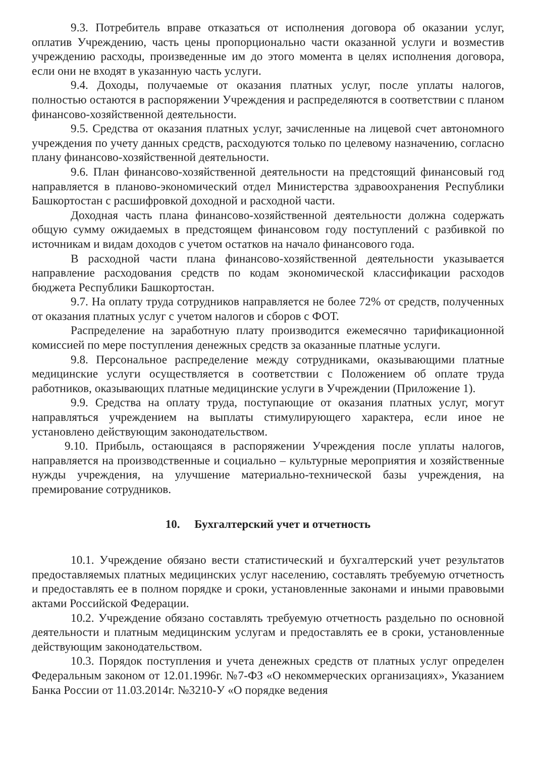9.3. Потребитель вправе отказаться от исполнения договора об оказании услуг, оплатив Учреждению, часть цены пропорционально части оказанной услуги и возместив учреждению расходы, произведенные им до этого момента в целях исполнения договора, если они не входят в указанную часть услуги.
9.4. Доходы, получаемые от оказания платных услуг, после уплаты налогов, полностью остаются в распоряжении Учреждения и распределяются в соответствии с планом финансово-хозяйственной деятельности.
9.5. Средства от оказания платных услуг, зачисленные на лицевой счет автономного учреждения по учету данных средств, расходуются только по целевому назначению, согласно плану финансово-хозяйственной деятельности.
9.6. План финансово-хозяйственной деятельности на предстоящий финансовый год направляется в планово-экономический отдел Министерства здравоохранения Республики Башкортостан с расшифровкой доходной и расходной части.
Доходная часть плана финансово-хозяйственной деятельности должна содержать общую сумму ожидаемых в предстоящем финансовом году поступлений с разбивкой по источникам и видам доходов с учетом остатков на начало финансового года.
В расходной части плана финансово-хозяйственной деятельности указывается направление расходования средств по кодам экономической классификации расходов бюджета Республики Башкортостан.
9.7. На оплату труда сотрудников направляется не более 72% от средств, полученных от оказания платных услуг с учетом налогов и сборов с ФОТ.
Распределение на заработную плату производится ежемесячно тарификационной комиссией по мере поступления денежных средств за оказанные платные услуги.
9.8. Персональное распределение между сотрудниками, оказывающими платные медицинские услуги осуществляется в соответствии с Положением об оплате труда работников, оказывающих платные медицинские услуги в Учреждении (Приложение 1).
9.9. Средства на оплату труда, поступающие от оказания платных услуг, могут направляться учреждением на выплаты стимулирующего характера, если иное не установлено действующим законодательством.
9.10. Прибыль, остающаяся в распоряжении Учреждения после уплаты налогов, направляется на производственные и социально – культурные мероприятия и хозяйственные нужды учреждения, на улучшение материально-технической базы учреждения, на премирование сотрудников.
10. Бухгалтерский учет и отчетность
10.1. Учреждение обязано вести статистический и бухгалтерский учет результатов предоставляемых платных медицинских услуг населению, составлять требуемую отчетность и предоставлять ее в полном порядке и сроки, установленные законами и иными правовыми актами Российской Федерации.
10.2. Учреждение обязано составлять требуемую отчетность раздельно по основной деятельности и платным медицинским услугам и предоставлять ее в сроки, установленные действующим законодательством.
10.3. Порядок поступления и учета денежных средств от платных услуг определен Федеральным законом от 12.01.1996г. №7-ФЗ «О некоммерческих организациях», Указанием Банка России от 11.03.2014г. №3210-У «О порядке ведения